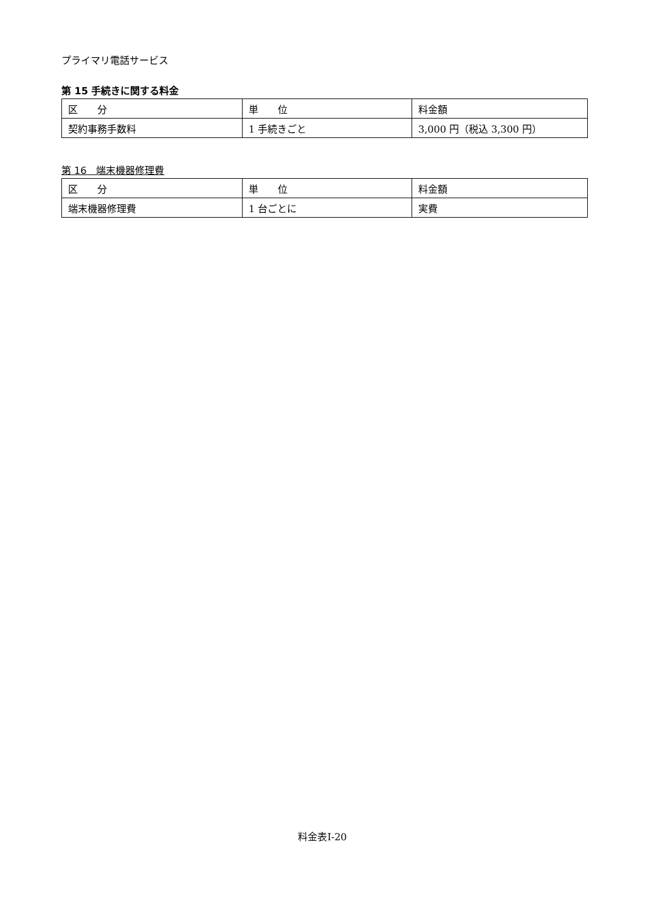プライマリ電話サービス
第 15 手続きに関する料金
| 区 分 | 単 位 | 料金額 |
| 契約事務手数料 | 1 手続きごと | 3,000 円（税込 3,300 円） |
第 16　端末機器修理費
| 区 分 | 単 位 | 料金額 |
| 端末機器修理費 | 1 台ごとに | 実費 |
料金表Ⅰ-20